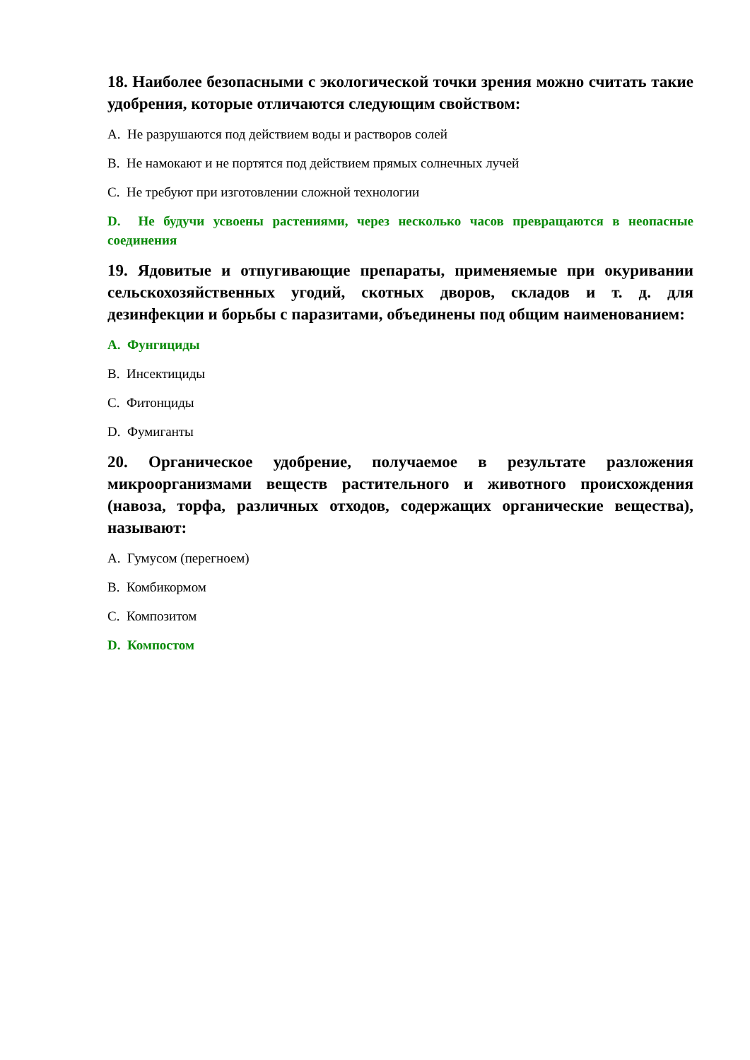18. Наиболее безопасными с экологической точки зрения можно считать такие удобрения, которые отличаются следующим свойством:
A. Не разрушаются под действием воды и растворов солей
B. Не намокают и не портятся под действием прямых солнечных лучей
C. Не требуют при изготовлении сложной технологии
D. Не будучи усвоены растениями, через несколько часов превращаются в неопасные соединения
19. Ядовитые и отпугивающие препараты, применяемые при окуривании сельскохозяйственных угодий, скотных дворов, складов и т. д. для дезинфекции и борьбы с паразитами, объединены под общим наименованием:
A. Фунгициды
B. Инсектициды
C. Фитонциды
D. Фумиганты
20. Органическое удобрение, получаемое в результате разложения микроорганизмами веществ растительного и животного происхождения (навоза, торфа, различных отходов, содержащих органические вещества), называют:
A. Гумусом (перегноем)
B. Комбикормом
C. Композитом
D. Компостом